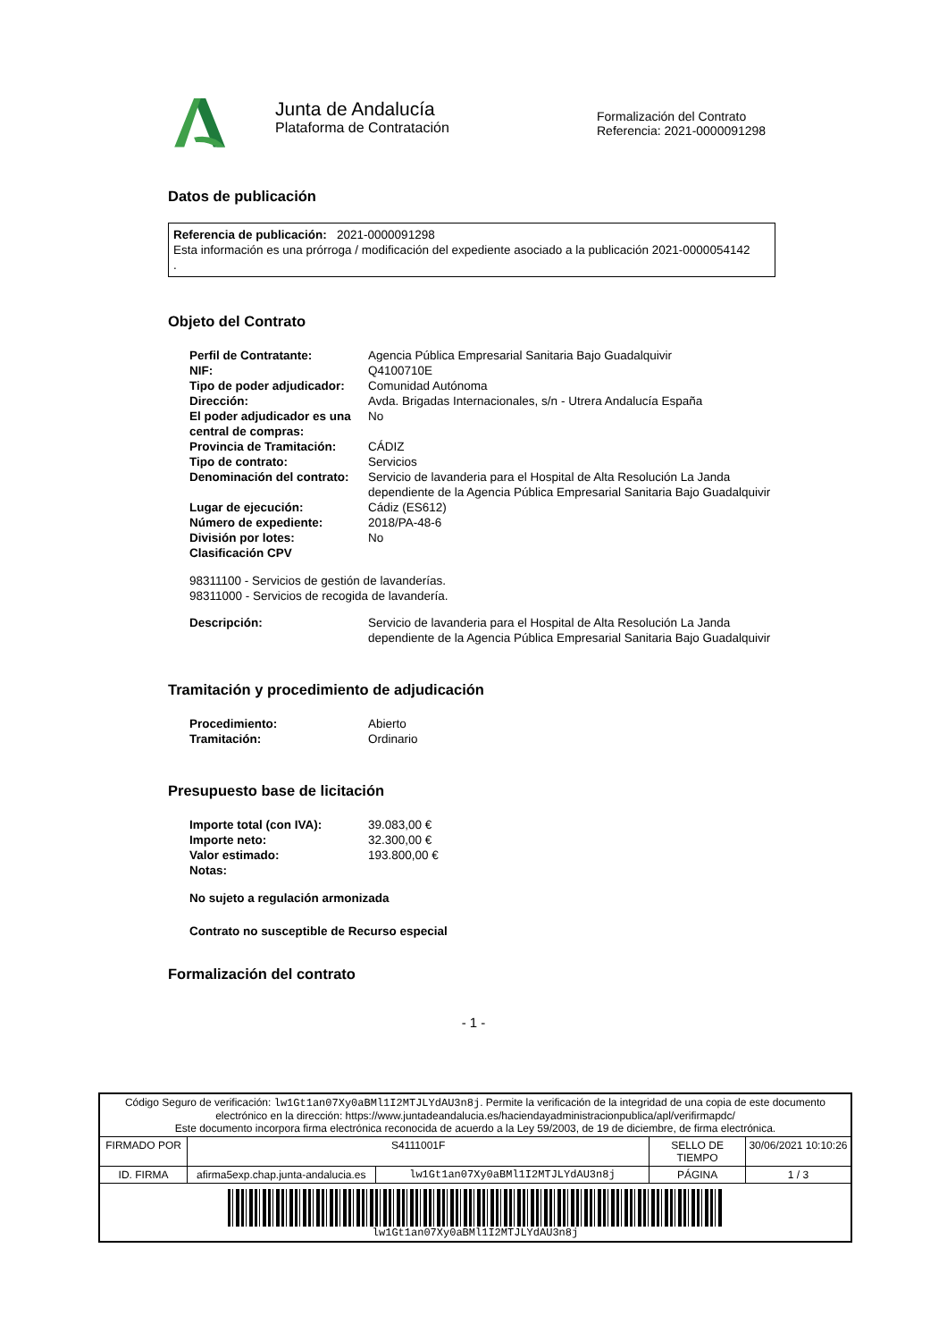Junta de Andalucía
Plataforma de Contratación
Formalización del Contrato
Referencia: 2021-0000091298
Datos de publicación
Referencia de publicación: 2021-0000091298
Esta información es una prórroga / modificación del expediente asociado a la publicación 2021-0000054142
.
Objeto del Contrato
| Perfil de Contratante: | Agencia Pública Empresarial Sanitaria Bajo Guadalquivir |
| NIF: | Q4100710E |
| Tipo de poder adjudicador: | Comunidad Autónoma |
| Dirección: | Avda. Brigadas Internacionales, s/n - Utrera Andalucía España |
| El poder adjudicador es una central de compras: | No |
| Provincia de Tramitación: | CÁDIZ |
| Tipo de contrato: | Servicios |
| Denominación del contrato: | Servicio de lavanderia para el Hospital de Alta Resolución La Janda dependiente de la Agencia Pública Empresarial Sanitaria Bajo Guadalquivir |
| Lugar de ejecución: | Cádiz (ES612) |
| Número de expediente: | 2018/PA-48-6 |
| División por lotes: | No |
| Clasificación CPV | |
98311100 - Servicios de gestión de lavanderías.
98311000 - Servicios de recogida de lavandería.
| Descripción: | Servicio de lavanderia para el Hospital de Alta Resolución La Janda dependiente de la Agencia Pública Empresarial Sanitaria Bajo Guadalquivir |
Tramitación y procedimiento de adjudicación
| Procedimiento: | Abierto |
| Tramitación: | Ordinario |
Presupuesto base de licitación
| Importe total (con IVA): | 39.083,00 € |
| Importe neto: | 32.300,00 € |
| Valor estimado: | 193.800,00 € |
| Notas: | |
No sujeto a regulación armonizada
Contrato no susceptible de Recurso especial
Formalización del contrato
- 1 -
| Código Seguro de verificación: lw1Gt1an07Xy0aBMl1I2MTJLYdAU3n8j . Permite la verificación de la integridad de una copia de este documento electrónico en la dirección: https://www.juntadeandalucia.es/haciendayadministracionpublica/apl/verifirmapdc/ Este documento incorpora firma electrónica reconocida de acuerdo a la Ley 59/2003, de 19 de diciembre, de firma electrónica. | | | | |
| FIRMADO POR | S4111001F | | SELLO DE TIEMPO | 30/06/2021 10:10:26 |
| ID. FIRMA | afirma5exp.chap.junta-andalucia.es | lw1Gt1an07Xy0aBMl1I2MTJLYdAU3n8j | PÁGINA | 1 / 3 |
| lw1Gt1an07Xy0aBMl1I2MTJLYdAU3n8j | | | | |